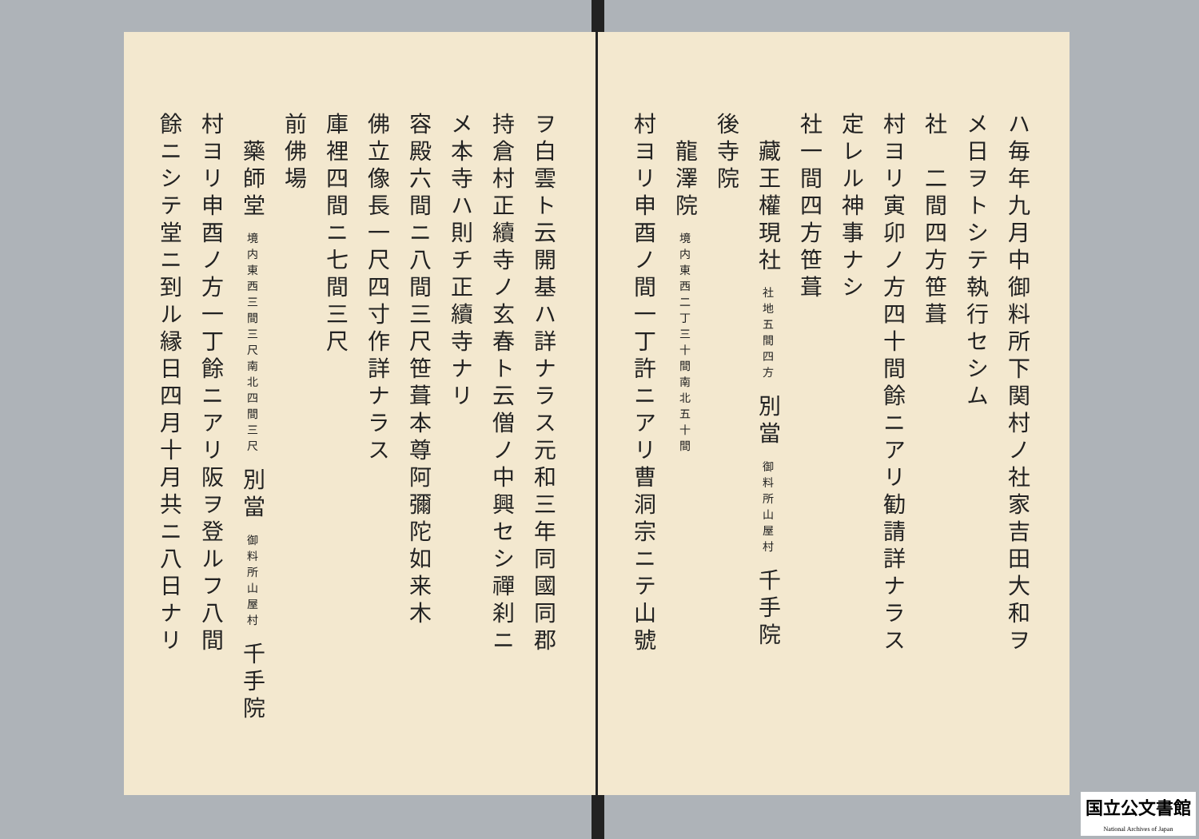ハ毎年九月中御料所下関村ノ社家吉田大和ヲ
メ日ヲトシテ執行セシム
社　二間四方笹葺
村ヨリ寅卯ノ方四十間餘ニアリ勧請詳ナラス
定レル神事ナシ
社一間四方笹葺
　藏王權現社 社地五間四方 別當 御料所山屋村 千手院
後寺院
　龍澤院 境内東西二丁三十間南北五十間
村ヨリ申酉ノ間一丁許ニアリ曹洞宗ニテ山號
ヲ白雲ト云開基ハ詳ナラス元和三年同國同郡
持倉村正續寺ノ玄春ト云僧ノ中興セシ禪刹ニ
メ本寺ハ則チ正續寺ナリ
容殿六間ニ八間三尺笹葺本尊阿彌陀如来木
佛立像長一尺四寸作詳ナラス
庫裡四間ニ七間三尺
前佛場
　藥師堂 境内東西三間三尺南北四間三尺 別當 御料所山屋村 千手院
村ヨリ申酉ノ方一丁餘ニアリ阪ヲ登ルフ八間
餘ニシテ堂ニ到ル縁日四月十月共ニ八日ナリ
国立公文書館
National Archives of Japan